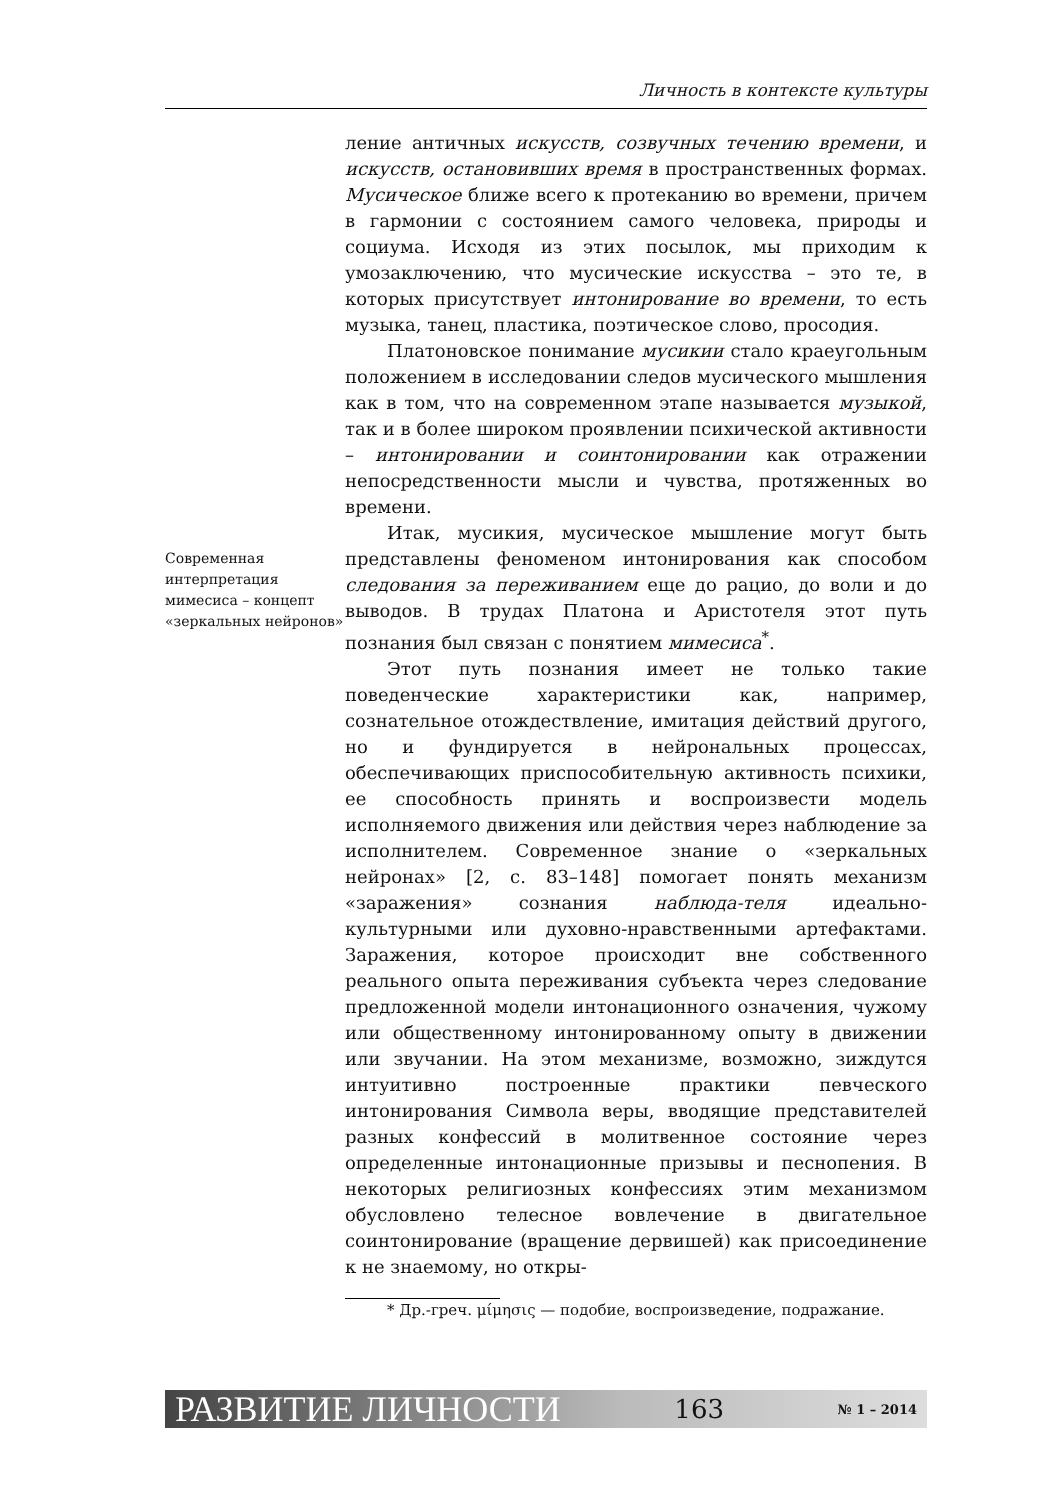Личность в контексте культуры
Современная интерпретация мимесиса – концепт «зеркальных нейронов»
ление античных искусств, созвучных течению времени, и искусств, остановивших время в пространственных формах. Мусическое ближе всего к протеканию во времени, причем в гармонии с состоянием самого человека, природы и социума. Исходя из этих посылок, мы приходим к умозаключению, что мусические искусства – это те, в которых присутствует интонирование во времени, то есть музыка, танец, пластика, поэтическое слово, просодия.
Платоновское понимание мусикии стало краеугольным положением в исследовании следов мусического мышления как в том, что на современном этапе называется музыкой, так и в более широком проявлении психической активности – интонировании и соинтонировании как отражении непосредственности мысли и чувства, протяженных во времени.
Итак, мусикия, мусическое мышление могут быть представлены феноменом интонирования как способом следования за переживанием еще до рацио, до воли и до выводов. В трудах Платона и Аристотеля этот путь познания был связан с понятием мимесиса<sup>*</sup>.
Этот путь познания имеет не только такие поведенческие характеристики как, например, сознательное отождествление, имитация действий другого, но и фундируется в нейрональных процессах, обеспечивающих приспособительную активность психики, ее способность принять и воспроизвести модель исполняемого движения или действия через наблюдение за исполнителем. Современное знание о «зеркальных нейронах» [2, с. 83–148] помогает понять механизм «заражения» сознания наблюда-теля идеально-культурными или духовно-нравственными артефактами. Заражения, которое происходит вне собственного реального опыта переживания субъекта через следование предложенной модели интонационного означения, чужому или общественному интонированному опыту в движении или звучании. На этом механизме, возможно, зиждутся интуитивно построенные практики певческого интонирования Символа веры, вводящие представителей разных конфессий в молитвенное состояние через определенные интонационные призывы и песнопения. В некоторых религиозных конфессиях этим механизмом обусловлено телесное вовлечение в двигательное соинтонирование (вращение дервишей) как присоединение к не знаемому, но откры-
* Др.-греч. μίμησις — подобие, воспроизведение, подражание.
РАЗВИТИЕ ЛИЧНОСТИ 163 № 1 – 2014